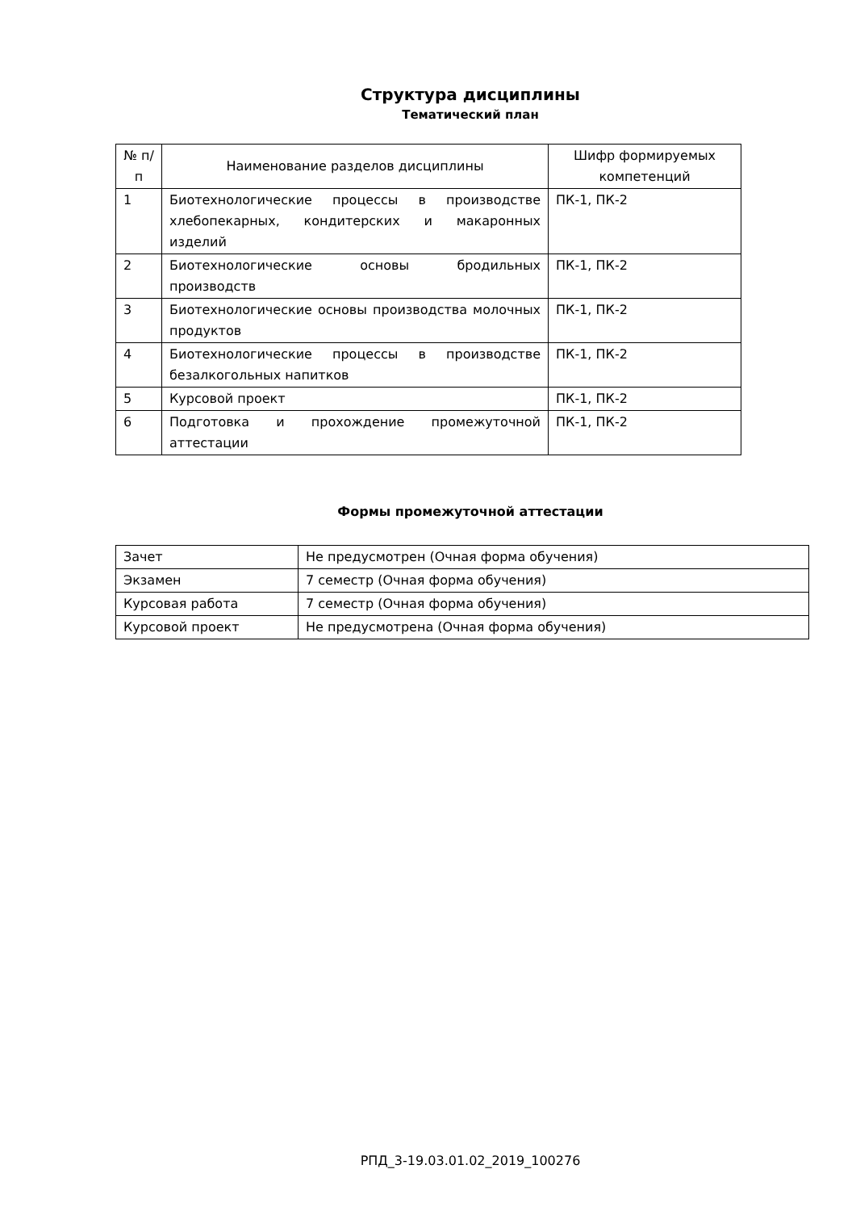Структура дисциплины
Тематический план
| № п/п | Наименование разделов дисциплины | Шифр формируемых компетенций |
| --- | --- | --- |
| 1 | Биотехнологические процессы в производстве хлебопекарных, кондитерских и макаронных изделий | ПК-1, ПК-2 |
| 2 | Биотехнологические основы бродильных производств | ПК-1, ПК-2 |
| 3 | Биотехнологические основы производства молочных продуктов | ПК-1, ПК-2 |
| 4 | Биотехнологические процессы в производстве безалкогольных напитков | ПК-1, ПК-2 |
| 5 | Курсовой проект | ПК-1, ПК-2 |
| 6 | Подготовка и прохождение промежуточной аттестации | ПК-1, ПК-2 |
Формы промежуточной аттестации
| Зачет | Не предусмотрен (Очная форма обучения) |
| Экзамен | 7 семестр (Очная форма обучения) |
| Курсовая работа | 7 семестр (Очная форма обучения) |
| Курсовой проект | Не предусмотрена (Очная форма обучения) |
РПД_3-19.03.01.02_2019_100276